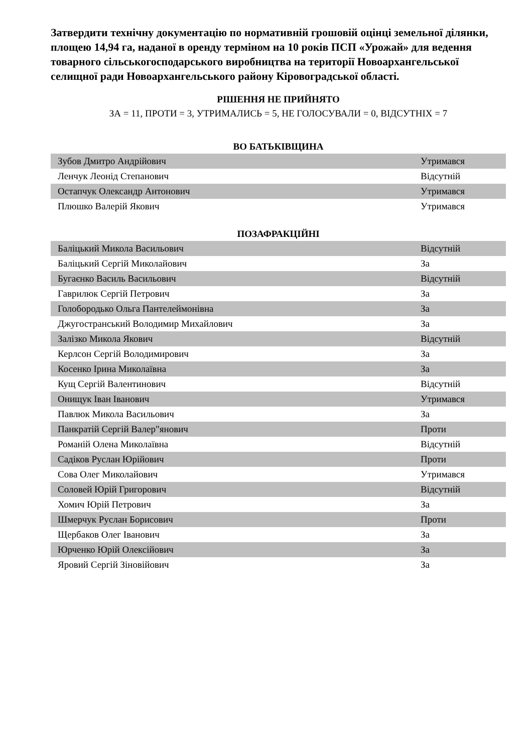Затвердити технічну документацію по нормативній грошовій оцінці земельної ділянки, площею 14,94 га, наданої в оренду терміном на 10 років ПСП «Урожай» для ведення товарного сільськогосподарського виробництва на території Новоархангельської селищної ради Новоархангельського району Кіровоградської області.
РІШЕННЯ НЕ ПРИЙНЯТО
ЗА = 11, ПРОТИ = 3, УТРИМАЛИСЬ = 5, НЕ ГОЛОСУВАЛИ = 0, ВІДСУТНІХ = 7
ВО БАТЬКІВЩИНА
| Зубов Дмитро Андрійович | Утримався |
| Ленчук Леонід Степанович | Відсутній |
| Остапчук Олександр Антонович | Утримався |
| Плюшко Валерій Якович | Утримався |
ПОЗАФРАКЦІЙНІ
| Баліцький Микола Васильович | Відсутній |
| Баліцький Сергій Миколайович | За |
| Бугаєнко Василь Васильович | Відсутній |
| Гаврилюк Сергій Петрович | За |
| Голобородько Ольга Пантелеймонівна | За |
| Джугостранський Володимир Михайлович | За |
| Залізко Микола Якович | Відсутній |
| Керлсон Сергій Володимирович | За |
| Косенко Ірина Миколаївна | За |
| Кущ Сергій Валентинович | Відсутній |
| Онищук Іван Іванович | Утримався |
| Павлюк Микола Васильович | За |
| Панкратій Сергій Валер"янович | Проти |
| Романій Олена Миколаївна | Відсутній |
| Садіков Руслан Юрійович | Проти |
| Сова Олег Миколайович | Утримався |
| Соловей Юрій Григорович | Відсутній |
| Хомич Юрій Петрович | За |
| Шмерчук Руслан Борисович | Проти |
| Щербаков Олег Іванович | За |
| Юрченко Юрій Олексійович | За |
| Яровий Сергій Зіновійович | За |